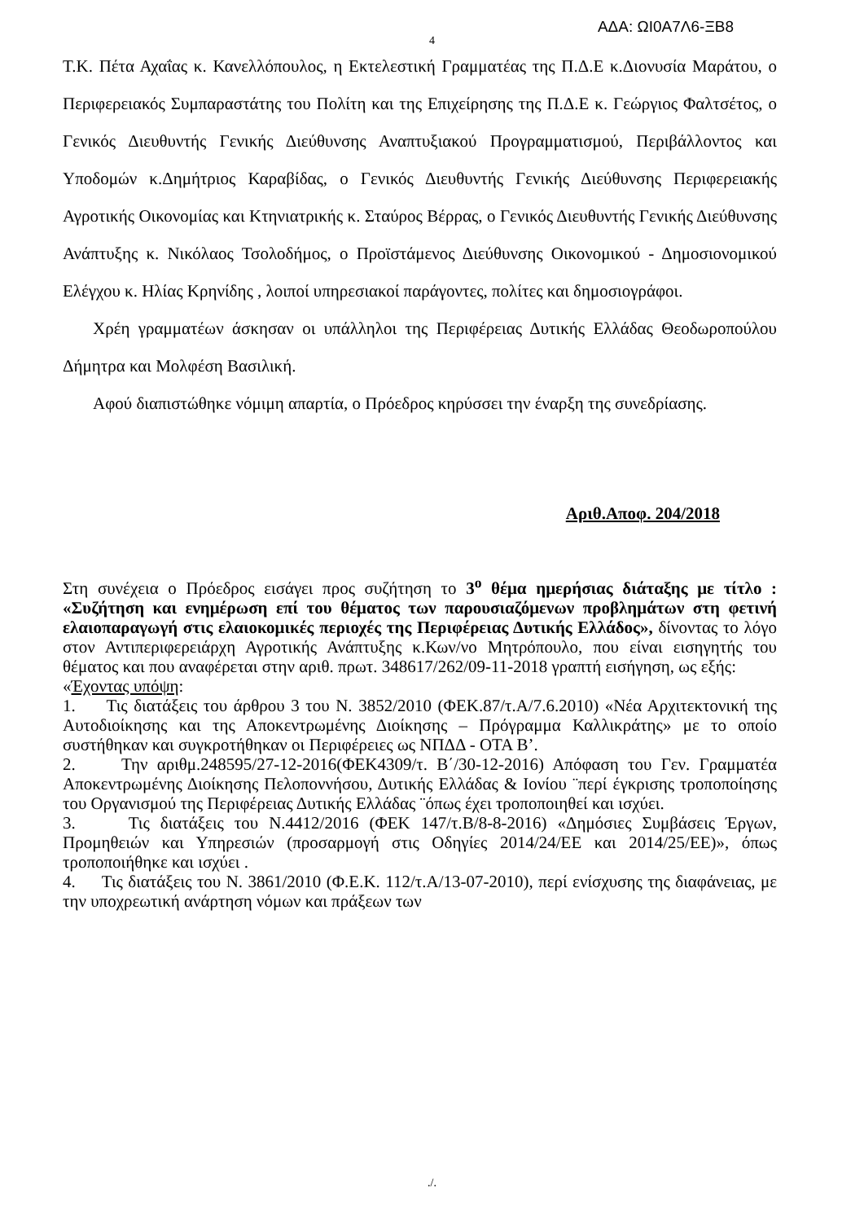ΑΔΑ: ΩΙ0Α7Λ6-ΞΒ8
4
Τ.Κ. Πέτα Αχαΐας κ. Κανελλόπουλος, η Εκτελεστική Γραμματέας της Π.Δ.Ε κ.Διονυσία Μαράτου, ο Περιφερειακός Συμπαραστάτης του Πολίτη και της Επιχείρησης της Π.Δ.Ε κ. Γεώργιος Φαλτσέτος, ο Γενικός Διευθυντής Γενικής Διεύθυνσης Αναπτυξιακού Προγραμματισμού, Περιβάλλοντος και Υποδομών κ.Δημήτριος Καραβίδας, ο Γενικός Διευθυντής Γενικής Διεύθυνσης Περιφερειακής Αγροτικής Οικονομίας και Κτηνιατρικής κ. Σταύρος Βέρρας, ο Γενικός Διευθυντής Γενικής Διεύθυνσης Ανάπτυξης κ. Νικόλαος Τσολοδήμος, ο Προϊστάμενος Διεύθυνσης Οικονομικού - Δημοσιονομικού Ελέγχου κ. Ηλίας Κρηνίδης , λοιποί υπηρεσιακοί παράγοντες, πολίτες και δημοσιογράφοι.
Χρέη γραμματέων άσκησαν οι υπάλληλοι της Περιφέρειας Δυτικής Ελλάδας Θεοδωροπούλου Δήμητρα και Μολφέση Βασιλική.
Αφού διαπιστώθηκε νόμιμη απαρτία, ο Πρόεδρος κηρύσσει την έναρξη της συνεδρίασης.
Αριθ.Αποφ. 204/2018
Στη συνέχεια ο Πρόεδρος εισάγει προς συζήτηση το 3<sup>ο</sup> θέμα ημερήσιας διάταξης με τίτλο : «Συζήτηση και ενημέρωση επί του θέματος των παρουσιαζόμενων προβλημάτων στη φετινή ελαιοπαραγωγή στις ελαιοκομικές περιοχές της Περιφέρειας Δυτικής Ελλάδος», δίνοντας το λόγο στον Αντιπεριφερειάρχη Αγροτικής Ανάπτυξης κ.Κων/νο Μητρόπουλο, που είναι εισηγητής του θέματος και που αναφέρεται στην αριθ. πρωτ. 348617/262/09-11-2018 γραπτή εισήγηση, ως εξής:
«Έχοντας υπόψη:
1. Τις διατάξεις του άρθρου 3 του Ν. 3852/2010 (ΦΕΚ.87/τ.Α/7.6.2010) «Νέα Αρχιτεκτονική της Αυτοδιοίκησης και της Αποκεντρωμένης Διοίκησης – Πρόγραμμα Καλλικράτης» με το οποίο συστήθηκαν και συγκροτήθηκαν οι Περιφέρειες ως ΝΠΔΔ - ΟΤΑ Β’.
2. Την αριθμ.248595/27-12-2016(ΦΕΚ4309/τ. Β΄/30-12-2016) Απόφαση του Γεν. Γραμματέα Αποκεντρωμένης Διοίκησης Πελοποννήσου, Δυτικής Ελλάδας & Ιονίου ¨περί έγκρισης τροποποίησης του Οργανισμού της Περιφέρειας Δυτικής Ελλάδας ¨όπως έχει τροποποιηθεί και ισχύει.
3. Τις διατάξεις του Ν.4412/2016 (ΦΕΚ 147/τ.Β/8-8-2016) «Δημόσιες Συμβάσεις Έργων, Προμηθειών και Υπηρεσιών (προσαρμογή στις Οδηγίες 2014/24/ΕΕ και 2014/25/ΕΕ)», όπως τροποποιήθηκε και ισχύει .
4. Τις διατάξεις του Ν. 3861/2010 (Φ.Ε.Κ. 112/τ.Α/13-07-2010), περί ενίσχυσης της διαφάνειας, με την υποχρεωτική ανάρτηση νόμων και πράξεων των
./.